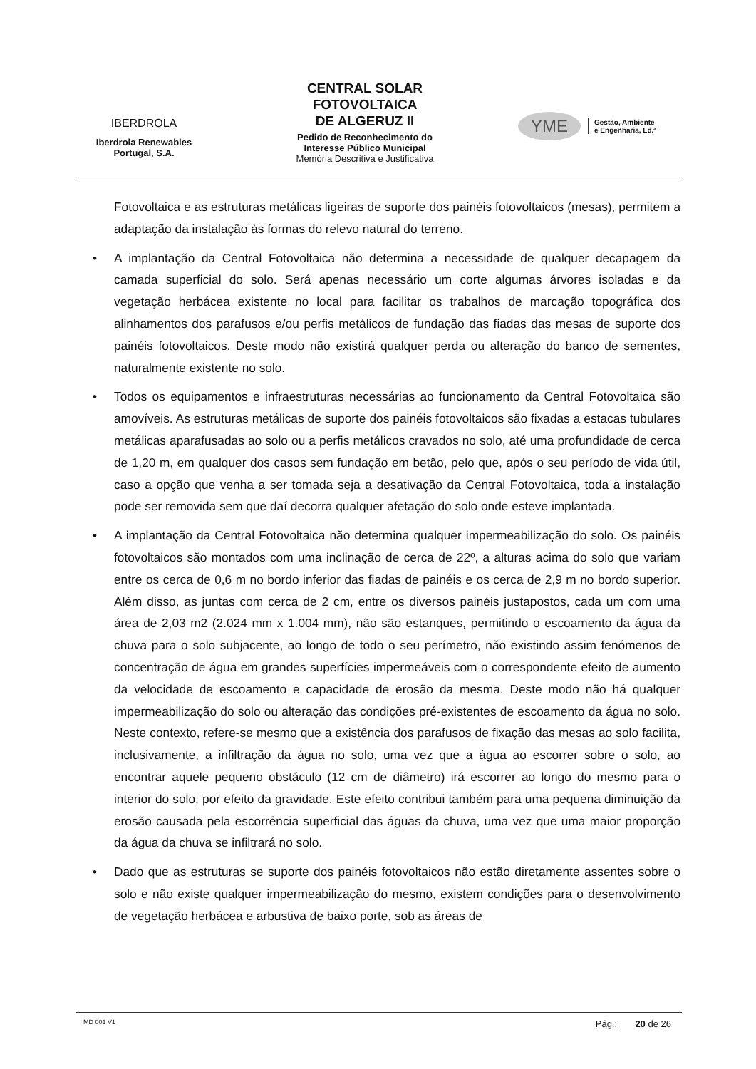IBERDROLA
Iberdrola Renewables
Portugal, S.A.
CENTRAL SOLAR
FOTOVOLTAICA
DE ALGERUZ II
Pedido de Reconhecimento do
Interesse Público Municipal
Memória Descritiva e Justificativa
YME Gestão, Ambiente
e Engenharia, Ld.ª
Fotovoltaica e as estruturas metálicas ligeiras de suporte dos painéis fotovoltaicos (mesas), permitem a adaptação da instalação às formas do relevo natural do terreno.
• A implantação da Central Fotovoltaica não determina a necessidade de qualquer decapagem da camada superficial do solo. Será apenas necessário um corte algumas árvores isoladas e da vegetação herbácea existente no local para facilitar os trabalhos de marcação topográfica dos alinhamentos dos parafusos e/ou perfis metálicos de fundação das fiadas das mesas de suporte dos painéis fotovoltaicos. Deste modo não existirá qualquer perda ou alteração do banco de sementes, naturalmente existente no solo.
• Todos os equipamentos e infraestruturas necessárias ao funcionamento da Central Fotovoltaica são amovíveis. As estruturas metálicas de suporte dos painéis fotovoltaicos são fixadas a estacas tubulares metálicas aparafusadas ao solo ou a perfis metálicos cravados no solo, até uma profundidade de cerca de 1,20 m, em qualquer dos casos sem fundação em betão, pelo que, após o seu período de vida útil, caso a opção que venha a ser tomada seja a desativação da Central Fotovoltaica, toda a instalação pode ser removida sem que daí decorra qualquer afetação do solo onde esteve implantada.
• A implantação da Central Fotovoltaica não determina qualquer impermeabilização do solo. Os painéis fotovoltaicos são montados com uma inclinação de cerca de 22º, a alturas acima do solo que variam entre os cerca de 0,6 m no bordo inferior das fiadas de painéis e os cerca de 2,9 m no bordo superior. Além disso, as juntas com cerca de 2 cm, entre os diversos painéis justapostos, cada um com uma área de 2,03 m2 (2.024 mm x 1.004 mm), não são estanques, permitindo o escoamento da água da chuva para o solo subjacente, ao longo de todo o seu perímetro, não existindo assim fenómenos de concentração de água em grandes superfícies impermeáveis com o correspondente efeito de aumento da velocidade de escoamento e capacidade de erosão da mesma. Deste modo não há qualquer impermeabilização do solo ou alteração das condições pré-existentes de escoamento da água no solo. Neste contexto, refere-se mesmo que a existência dos parafusos de fixação das mesas ao solo facilita, inclusivamente, a infiltração da água no solo, uma vez que a água ao escorrer sobre o solo, ao encontrar aquele pequeno obstáculo (12 cm de diâmetro) irá escorrer ao longo do mesmo para o interior do solo, por efeito da gravidade. Este efeito contribui também para uma pequena diminuição da erosão causada pela escorrência superficial das águas da chuva, uma vez que uma maior proporção da água da chuva se infiltrará no solo.
• Dado que as estruturas se suporte dos painéis fotovoltaicos não estão diretamente assentes sobre o solo e não existe qualquer impermeabilização do mesmo, existem condições para o desenvolvimento de vegetação herbácea e arbustiva de baixo porte, sob as áreas de
MD 001 V1 Pág.: 20 de 26